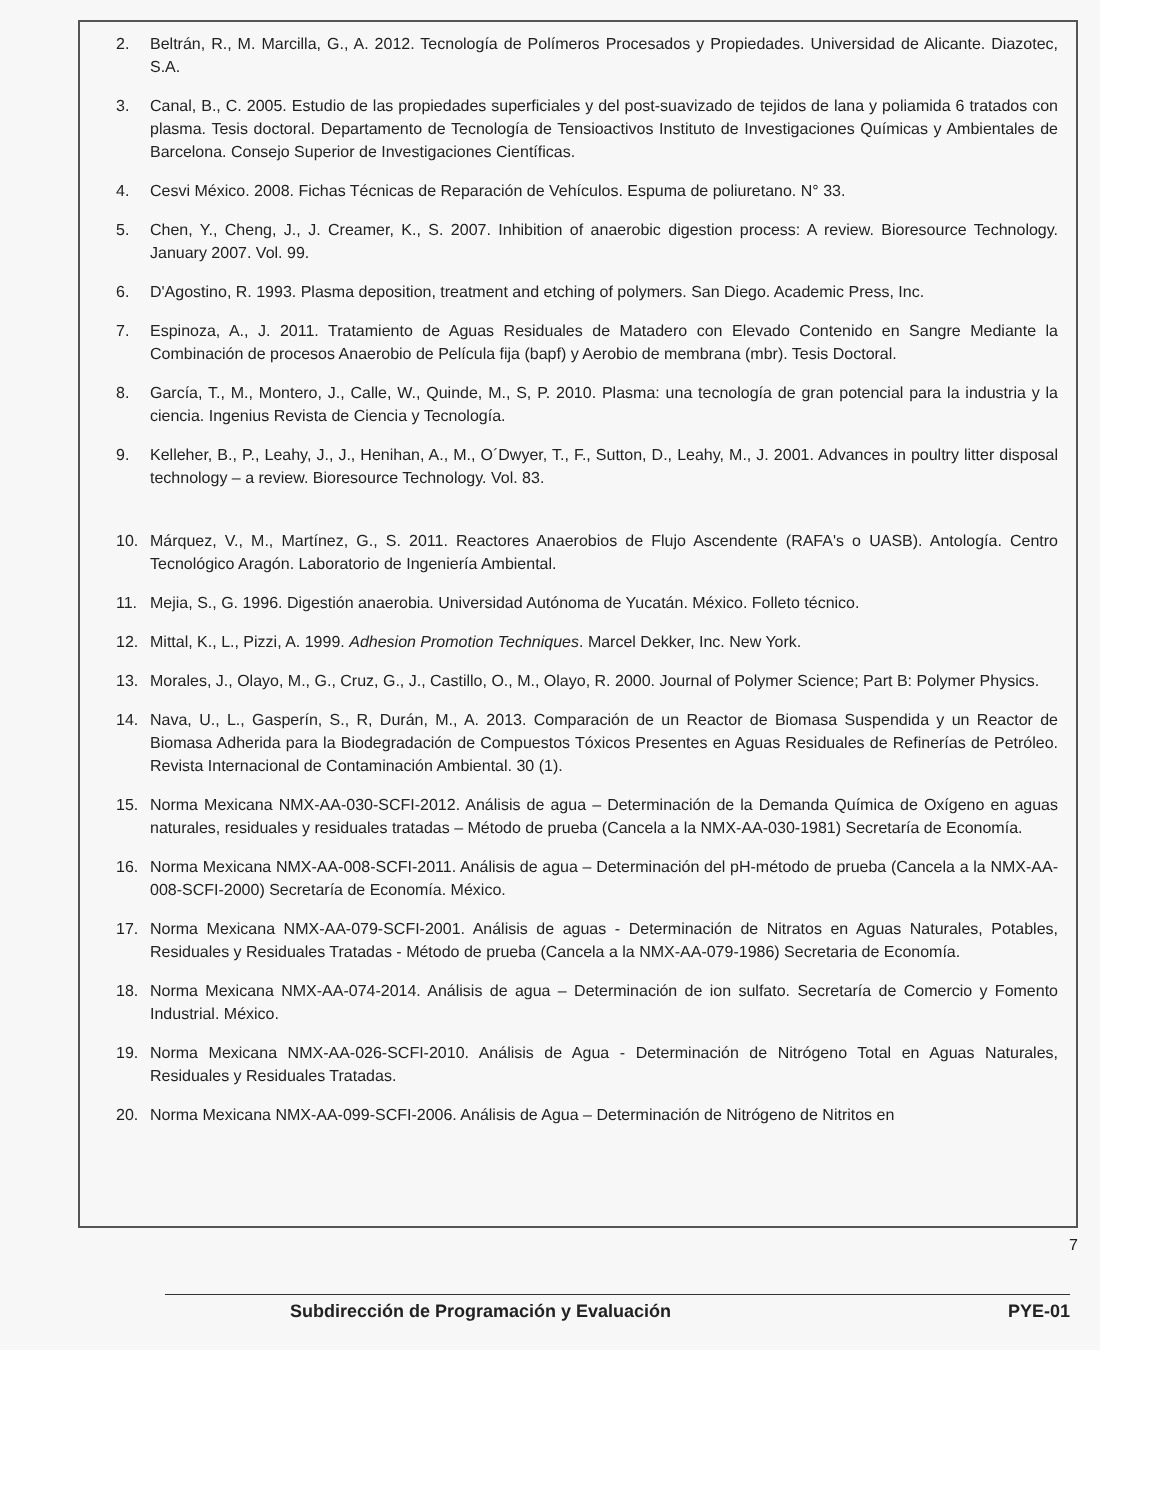2. Beltrán, R., M. Marcilla, G., A. 2012. Tecnología de Polímeros Procesados y Propiedades. Universidad de Alicante. Diazotec, S.A.
3. Canal, B., C. 2005. Estudio de las propiedades superficiales y del post-suavizado de tejidos de lana y poliamida 6 tratados con plasma. Tesis doctoral. Departamento de Tecnología de Tensioactivos Instituto de Investigaciones Químicas y Ambientales de Barcelona. Consejo Superior de Investigaciones Científicas.
4. Cesvi México. 2008. Fichas Técnicas de Reparación de Vehículos. Espuma de poliuretano. N° 33.
5. Chen, Y., Cheng, J., J. Creamer, K., S. 2007. Inhibition of anaerobic digestion process: A review. Bioresource Technology. January 2007. Vol. 99.
6. D'Agostino, R. 1993. Plasma deposition, treatment and etching of polymers. San Diego. Academic Press, Inc.
7. Espinoza, A., J. 2011. Tratamiento de Aguas Residuales de Matadero con Elevado Contenido en Sangre Mediante la Combinación de procesos Anaerobio de Película fija (bapf) y Aerobio de membrana (mbr). Tesis Doctoral.
8. García, T., M., Montero, J., Calle, W., Quinde, M., S, P. 2010. Plasma: una tecnología de gran potencial para la industria y la ciencia. Ingenius Revista de Ciencia y Tecnología.
9. Kelleher, B., P., Leahy, J., J., Henihan, A., M., O´Dwyer, T., F., Sutton, D., Leahy, M., J. 2001. Advances in poultry litter disposal technology – a review. Bioresource Technology. Vol. 83.
10. Márquez, V., M., Martínez, G., S. 2011. Reactores Anaerobios de Flujo Ascendente (RAFA's o UASB). Antología. Centro Tecnológico Aragón. Laboratorio de Ingeniería Ambiental.
11. Mejia, S., G. 1996. Digestión anaerobia. Universidad Autónoma de Yucatán. México. Folleto técnico.
12. Mittal, K., L., Pizzi, A. 1999. Adhesion Promotion Techniques. Marcel Dekker, Inc. New York.
13. Morales, J., Olayo, M., G., Cruz, G., J., Castillo, O., M., Olayo, R. 2000. Journal of Polymer Science; Part B: Polymer Physics.
14. Nava, U., L., Gasperín, S., R, Durán, M., A. 2013. Comparación de un Reactor de Biomasa Suspendida y un Reactor de Biomasa Adherida para la Biodegradación de Compuestos Tóxicos Presentes en Aguas Residuales de Refinerías de Petróleo. Revista Internacional de Contaminación Ambiental. 30 (1).
15. Norma Mexicana NMX-AA-030-SCFI-2012. Análisis de agua – Determinación de la Demanda Química de Oxígeno en aguas naturales, residuales y residuales tratadas – Método de prueba (Cancela a la NMX-AA-030-1981) Secretaría de Economía.
16. Norma Mexicana NMX-AA-008-SCFI-2011. Análisis de agua – Determinación del pH-método de prueba (Cancela a la NMX-AA-008-SCFI-2000) Secretaría de Economía. México.
17. Norma Mexicana NMX-AA-079-SCFI-2001. Análisis de aguas - Determinación de Nitratos en Aguas Naturales, Potables, Residuales y Residuales Tratadas - Método de prueba (Cancela a la NMX-AA-079-1986) Secretaria de Economía.
18. Norma Mexicana NMX-AA-074-2014. Análisis de agua – Determinación de ion sulfato. Secretaría de Comercio y Fomento Industrial. México.
19. Norma Mexicana NMX-AA-026-SCFI-2010. Análisis de Agua - Determinación de Nitrógeno Total en Aguas Naturales, Residuales y Residuales Tratadas.
20. Norma Mexicana NMX-AA-099-SCFI-2006. Análisis de Agua – Determinación de Nitrógeno de Nitritos en
7
Subdirección de Programación y Evaluación PYE-01